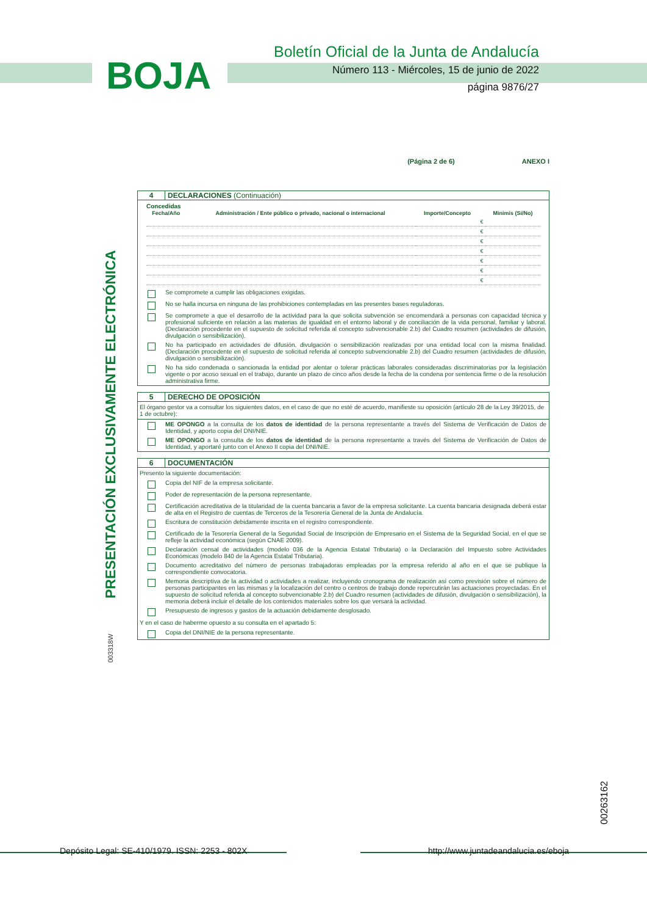BOJA
Boletín Oficial de la Junta de Andalucía
Número 113 - Miércoles, 15 de junio de 2022
página 9876/27
PRESENTACIÓN EXCLUSIVAMENTE ELECTRÓNICA
003318W
00263162
(Página 2 de 6) ANEXO I
4 DECLARACIONES (Continuación)
Concedidas
| Fecha/Año | Administración / Ente público o privado, nacional o internacional | Importe/Concepto | | Minimis (Sí/No) |
| --- | --- | --- | --- | --- |
| | | | € | |
| | | | € | |
| | | | € | |
| | | | € | |
| | | | € | |
| | | | € | |
| | | | € | |
Se compromete a cumplir las obligaciones exigidas.
No se halla incursa en ninguna de las prohibiciones contempladas en las presentes bases reguladoras.
Se compromete a que el desarrollo de la actividad para la que solicita subvención se encomendará a personas con capacidad técnica y profesional suficiente en relación a las materias de igualdad en el entorno laboral y de conciliación de la vida personal, familiar y laboral. (Declaración procedente en el supuesto de solicitud referida al concepto subvencionable 2.b) del Cuadro resumen (actividades de difusión, divulgación o sensibilización).
No ha participado en actividades de difusión, divulgación o sensibilización realizadas por una entidad local con la misma finalidad. (Declaración procedente en el supuesto de solicitud referida al concepto subvencionable 2.b) del Cuadro resumen (actividades de difusión, divulgación o sensibilización).
No ha sido condenada o sancionada la entidad por alentar o tolerar prácticas laborales consideradas discriminatorias por la legislación vigente o por acoso sexual en el trabajo, durante un plazo de cinco años desde la fecha de la condena por sentencia firme o de la resolución administrativa firme.
5 DERECHO DE OPOSICIÓN
El órgano gestor va a consultar los siguientes datos, en el caso de que no esté de acuerdo, manifieste su oposición (artículo 28 de la Ley 39/2015, de 1 de octubre):
ME OPONGO a la consulta de los datos de identidad de la persona representante a través del Sistema de Verificación de Datos de Identidad, y aporto copia del DNI/NIE.
ME OPONGO a la consulta de los datos de identidad de la persona representante a través del Sistema de Verificación de Datos de Identidad, y aportaré junto con el Anexo II copia del DNI/NIE.
6 DOCUMENTACIÓN
Presento la siguiente documentación:
Copia del NIF de la empresa solicitante.
Poder de representación de la persona representante.
Certificación acreditativa de la titularidad de la cuenta bancaria a favor de la empresa solicitante. La cuenta bancaria designada deberá estar de alta en el Registro de cuentas de Terceros de la Tesorería General de la Junta de Andalucía.
Escritura de constitución debidamente inscrita en el registro correspondiente.
Certificado de la Tesorería General de la Seguridad Social de Inscripción de Empresario en el Sistema de la Seguridad Social, en el que se refleje la actividad económica (según CNAE 2009).
Declaración censal de actividades (modelo 036 de la Agencia Estatal Tributaria) o la Declaración del Impuesto sobre Actividades Económicas (modelo 840 de la Agencia Estatal Tributaria).
Documento acreditativo del número de personas trabajadoras empleadas por la empresa referido al año en el que se publique la correspondiente convocatoria.
Memoria descriptiva de la actividad o actividades a realizar, incluyendo cronograma de realización así como previsión sobre el número de personas participantes en las mismas y la localización del centro o centros de trabajo donde repercutirán las actuaciones proyectadas. En el supuesto de solicitud referida al concepto subvencionable 2.b) del Cuadro resumen (actividades de difusión, divulgación o sensibilización), la memoria deberá incluir el detalle de los contenidos materiales sobre los que versará la actividad.
Presupuesto de ingresos y gastos de la actuación debidamente desglosado.
Y en el caso de haberme opuesto a su consulta en el apartado 5:
Copia del DNI/NIE de la persona representante.
Depósito Legal: SE-410/1979. ISSN: 2253 - 802X
http://www.juntadeandalucia.es/eboja